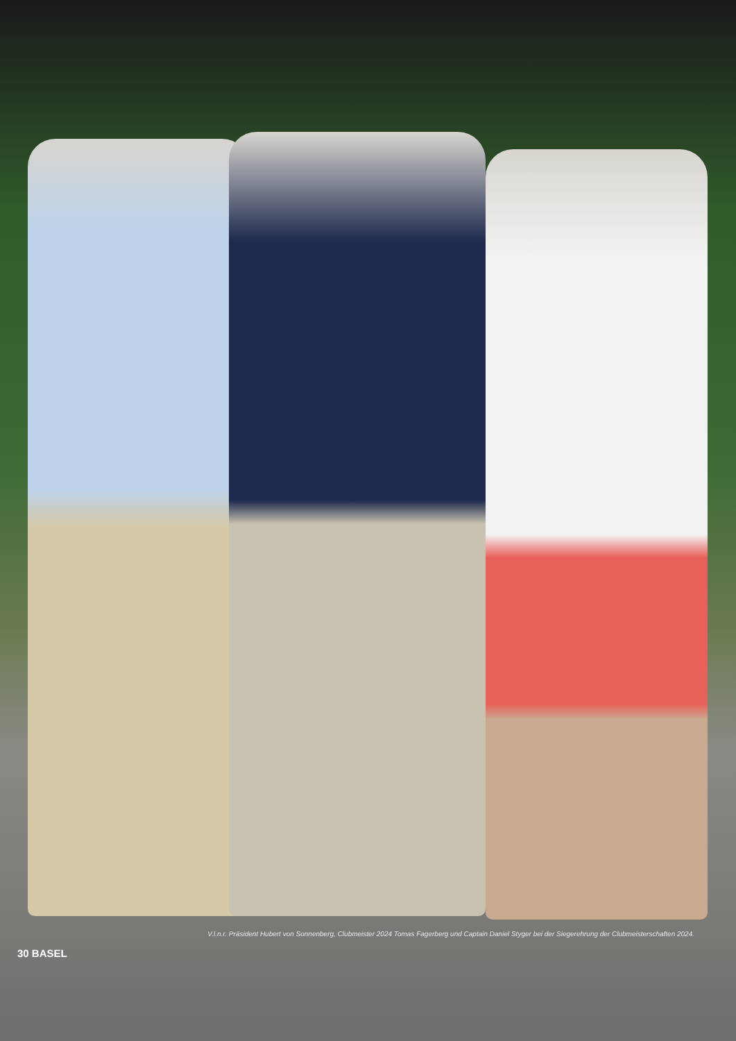V.l.n.r. Präsident Hubert von Sonnenberg, Clubmeister 2024 Tomas Fagerberg und Captain Daniel Styger bei der Siegerehrung der Clubmeisterschaften 2024.
30 BASEL